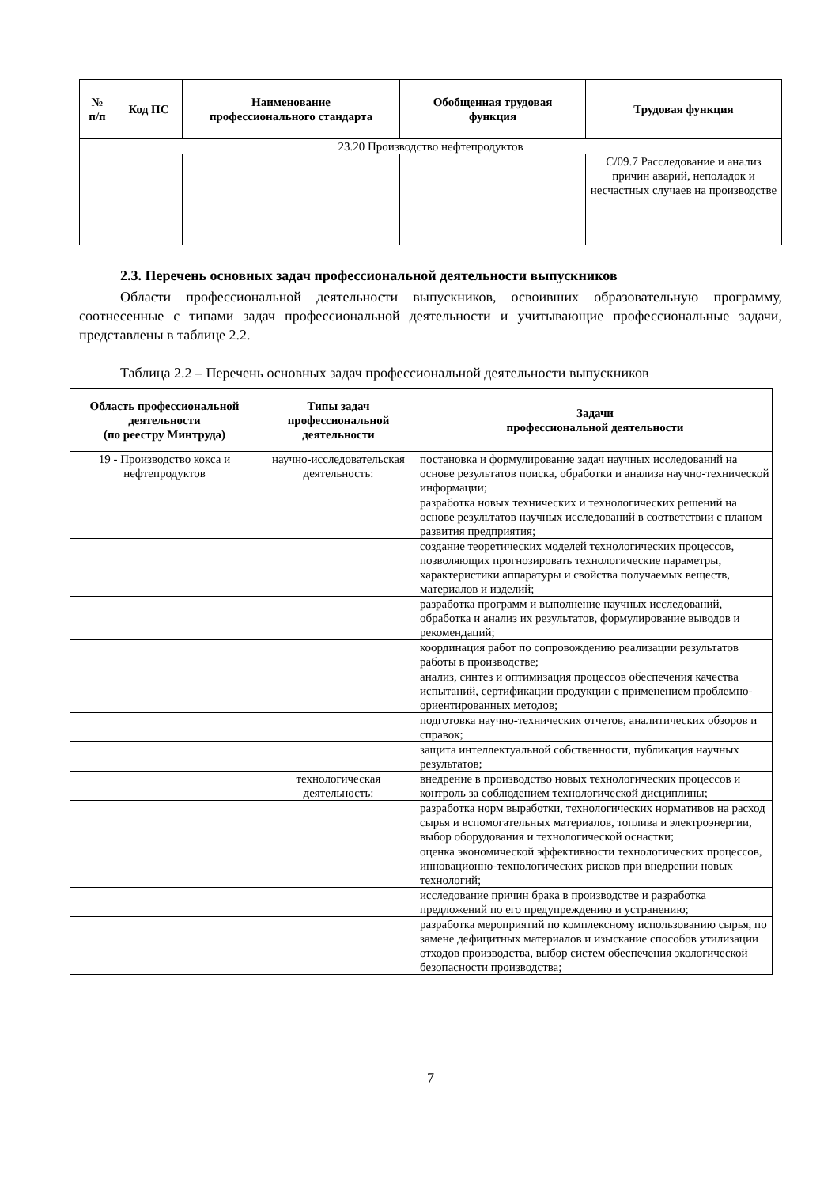| № п/п | Код ПС | Наименование профессионального стандарта | Обобщенная трудовая функция | Трудовая функция |
| --- | --- | --- | --- | --- |
| 23.20 Производство нефтепродуктов | | | | |
| | | | | С/09.7 Расследование и анализ причин аварий, неполадок и несчастных случаев на производстве |
2.3. Перечень основных задач профессиональной деятельности выпускников
Области профессиональной деятельности выпускников, освоивших образовательную программу, соотнесенные с типами задач профессиональной деятельности и учитывающие профессиональные задачи, представлены в таблице 2.2.
Таблица 2.2 – Перечень основных задач профессиональной деятельности выпускников
| Область профессиональной деятельности (по реестру Минтруда) | Типы задач профессиональной деятельности | Задачи профессиональной деятельности |
| --- | --- | --- |
| 19 - Производство кокса и нефтепродуктов | научно-исследовательская деятельность: | постановка и формулирование задач научных исследований на основе результатов поиска, обработки и анализа научно-технической информации; |
| | | разработка новых технических и технологических решений на основе результатов научных исследований в соответствии с планом развития предприятия; |
| | | создание теоретических моделей технологических процессов, позволяющих прогнозировать технологические параметры, характеристики аппаратуры и свойства получаемых веществ, материалов и изделий; |
| | | разработка программ и выполнение научных исследований, обработка и анализ их результатов, формулирование выводов и рекомендаций; |
| | | координация работ по сопровождению реализации результатов работы в производстве; |
| | | анализ, синтез и оптимизация процессов обеспечения качества испытаний, сертификации продукции с применением проблемно-ориентированных методов; |
| | | подготовка научно-технических отчетов, аналитических обзоров и справок; |
| | | защита интеллектуальной собственности, публикация научных результатов; |
| | технологическая деятельность: | внедрение в производство новых технологических процессов и контроль за соблюдением технологической дисциплины; |
| | | разработка норм выработки, технологических нормативов на расход сырья и вспомогательных материалов, топлива и электроэнергии, выбор оборудования и технологической оснастки; |
| | | оценка экономической эффективности технологических процессов, инновационно-технологических рисков при внедрении новых технологий; |
| | | исследование причин брака в производстве и разработка предложений по его предупреждению и устранению; |
| | | разработка мероприятий по комплексному использованию сырья, по замене дефицитных материалов и изыскание способов утилизации отходов производства, выбор систем обеспечения экологической безопасности производства; |
7